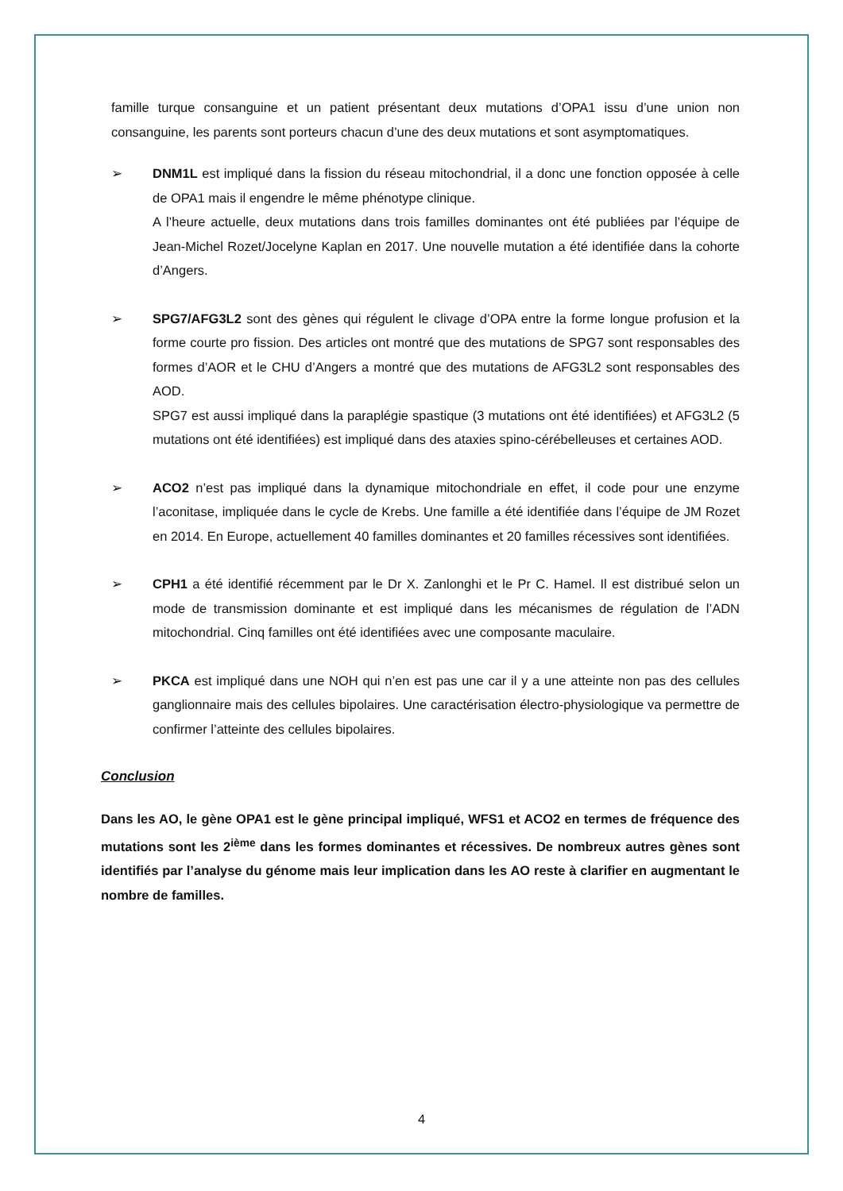famille turque consanguine et un patient présentant deux mutations d’OPA1 issu d’une union non consanguine, les parents sont porteurs chacun d’une des deux mutations et sont asymptomatiques.
➢ DNM1L est impliqué dans la fission du réseau mitochondrial, il a donc une fonction opposée à celle de OPA1 mais il engendre le même phénotype clinique.
A l’heure actuelle, deux mutations dans trois familles dominantes ont été publiées par l’équipe de Jean-Michel Rozet/Jocelyne Kaplan en 2017. Une nouvelle mutation a été identifiée dans la cohorte d’Angers.
➢ SPG7/AFG3L2 sont des gènes qui régulent le clivage d’OPA entre la forme longue profusion et la forme courte pro fission. Des articles ont montré que des mutations de SPG7 sont responsables des formes d’AOR et le CHU d’Angers a montré que des mutations de AFG3L2 sont responsables des AOD.
SPG7 est aussi impliqué dans la paraplégie spastique (3 mutations ont été identifiées) et AFG3L2 (5 mutations ont été identifiées) est impliqué dans des ataxies spino-cérébelleuses et certaines AOD.
➢ ACO2 n’est pas impliqué dans la dynamique mitochondriale en effet, il code pour une enzyme l’aconitase, impliquée dans le cycle de Krebs. Une famille a été identifiée dans l’équipe de JM Rozet en 2014. En Europe, actuellement 40 familles dominantes et 20 familles récessives sont identifiées.
➢ CPH1 a été identifié récemment par le Dr X. Zanlonghi et le Pr C. Hamel. Il est distribué selon un mode de transmission dominante et est impliqué dans les mécanismes de régulation de l’ADN mitochondrial. Cinq familles ont été identifiées avec une composante maculaire.
➢ PKCA est impliqué dans une NOH qui n’en est pas une car il y a une atteinte non pas des cellules ganglionnaire mais des cellules bipolaires. Une caractérisation électro-physiologique va permettre de confirmer l’atteinte des cellules bipolaires.
Conclusion
Dans les AO, le gène OPA1 est le gène principal impliqué, WFS1 et ACO2 en termes de fréquence des mutations sont les 2<sup>ième</sup> dans les formes dominantes et récessives. De nombreux autres gènes sont identifiés par l’analyse du génome mais leur implication dans les AO reste à clarifier en augmentant le nombre de familles.
4